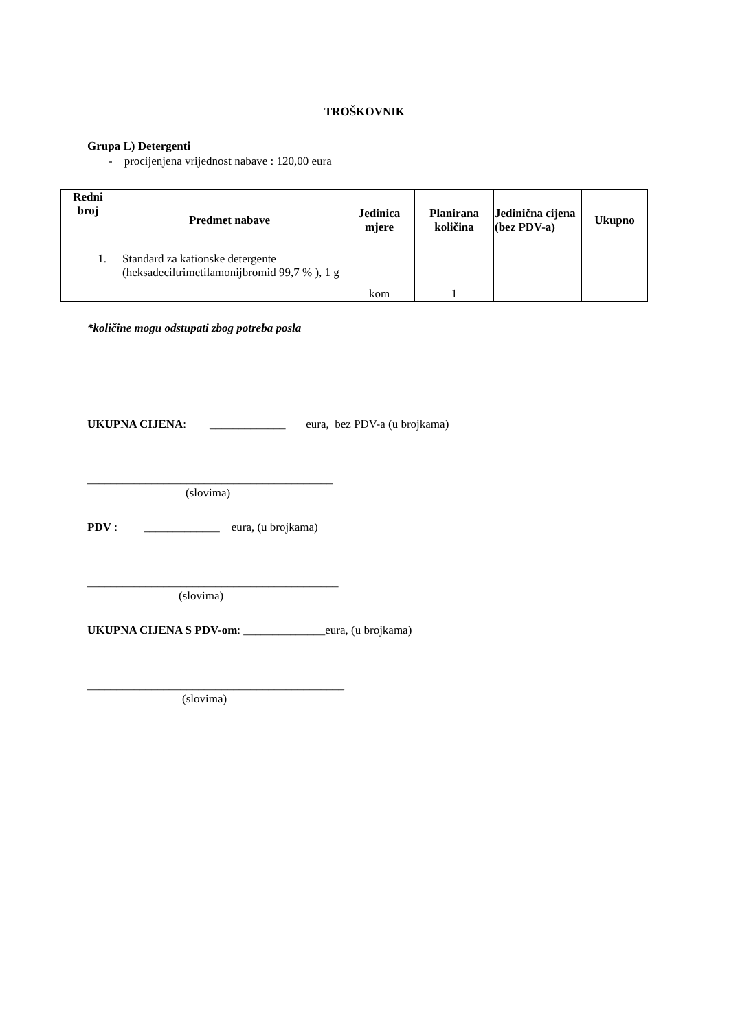TROŠKOVNIK
Grupa L) Detergenti
- procijenjena vrijednost nabave : 120,00 eura
| Redni broj | Predmet nabave | Jedinica mjere | Planirana količina | Jedinična cijena (bez PDV-a) | Ukupno |
| --- | --- | --- | --- | --- | --- |
| 1. | Standard za kationske detergente (heksadeciltrimetilamonijbromid 99,7 % ), 1 g | kom | 1 | | |
*količine mogu odstupati zbog potreba posla
UKUPNA CIJENA: _____________ eura, bez PDV-a (u brojkama)
__________________________________________
(slovima)
PDV : _____________ eura, (u brojkama)
___________________________________________
(slovima)
UKUPNA CIJENA S PDV-om: ______________eura, (u brojkama)
____________________________________________
(slovima)